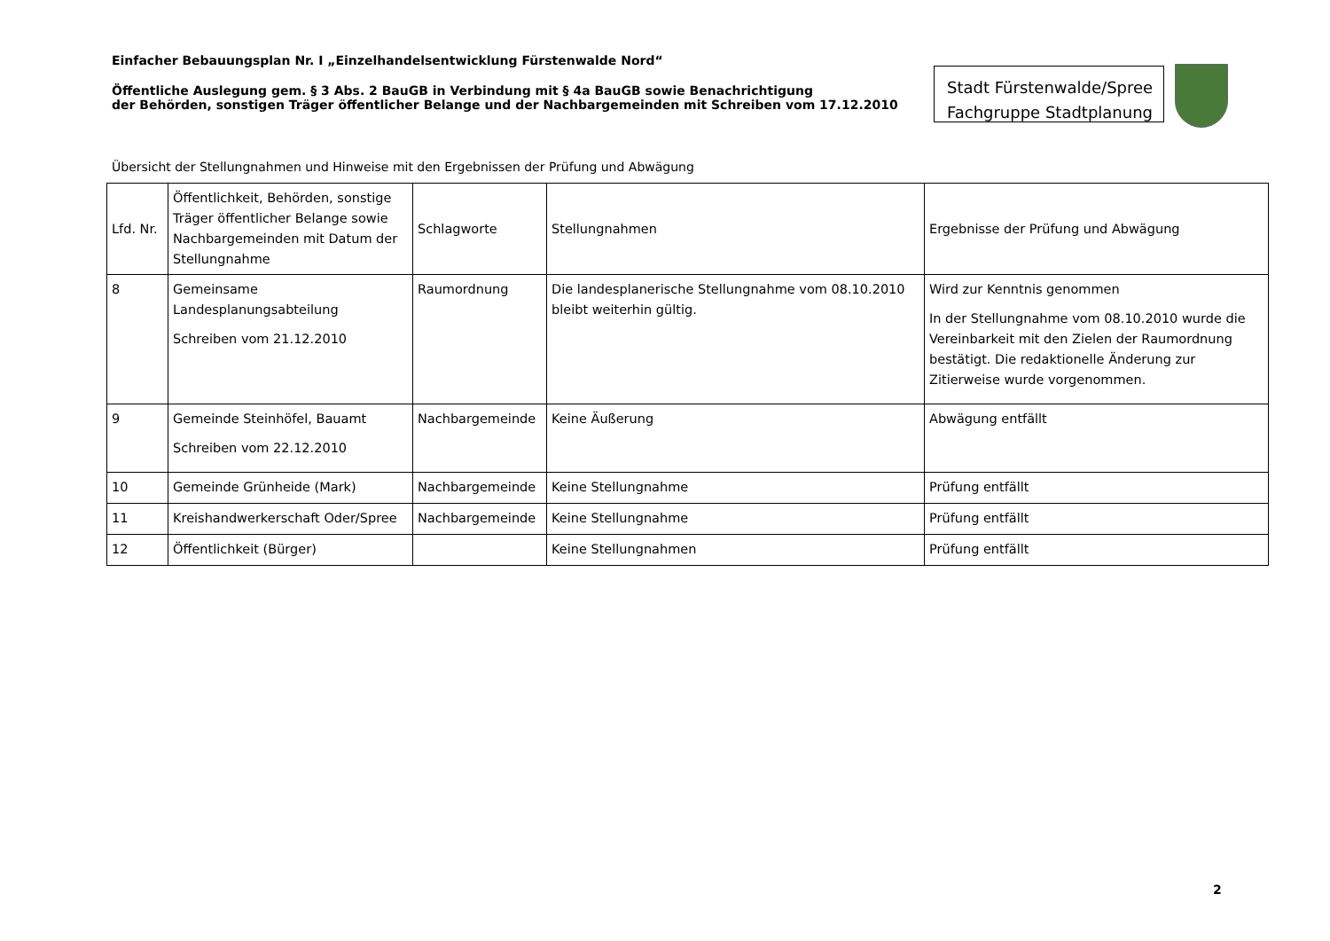Einfacher Bebauungsplan Nr. I „Einzelhandelsentwicklung Fürstenwalde Nord“
Öffentliche Auslegung gem. § 3 Abs. 2 BauGB in Verbindung mit § 4a BauGB sowie Benachrichtigung
der Behörden, sonstigen Träger öffentlicher Belange und der Nachbargemeinden mit Schreiben vom 17.12.2010
Stadt Fürstenwalde/Spree
Fachgruppe Stadtplanung
Übersicht der Stellungnahmen und Hinweise mit den Ergebnissen der Prüfung und Abwägung
| Lfd. Nr. | Öffentlichkeit, Behörden, sonstige Träger öffentlicher Belange sowie Nachbargemeinden mit Datum der Stellungnahme | Schlagworte | Stellungnahmen | Ergebnisse der Prüfung und Abwägung |
| --- | --- | --- | --- | --- |
| 8 | Gemeinsame Landesplanungsabteilung Schreiben vom 21.12.2010 | Raumordnung | Die landesplanerische Stellungnahme vom 08.10.2010 bleibt weiterhin gültig. | Wird zur Kenntnis genommen In der Stellungnahme vom 08.10.2010 wurde die Vereinbarkeit mit den Zielen der Raumordnung bestätigt. Die redaktionelle Änderung zur Zitierweise wurde vorgenommen. |
| 9 | Gemeinde Steinhöfel, Bauamt Schreiben vom 22.12.2010 | Nachbargemeinde | Keine Äußerung | Abwägung entfällt |
| 10 | Gemeinde Grünheide (Mark) | Nachbargemeinde | Keine Stellungnahme | Prüfung entfällt |
| 11 | Kreishandwerkerschaft Oder/Spree | Nachbargemeinde | Keine Stellungnahme | Prüfung entfällt |
| 12 | Öffentlichkeit (Bürger) | | Keine Stellungnahmen | Prüfung entfällt |
2